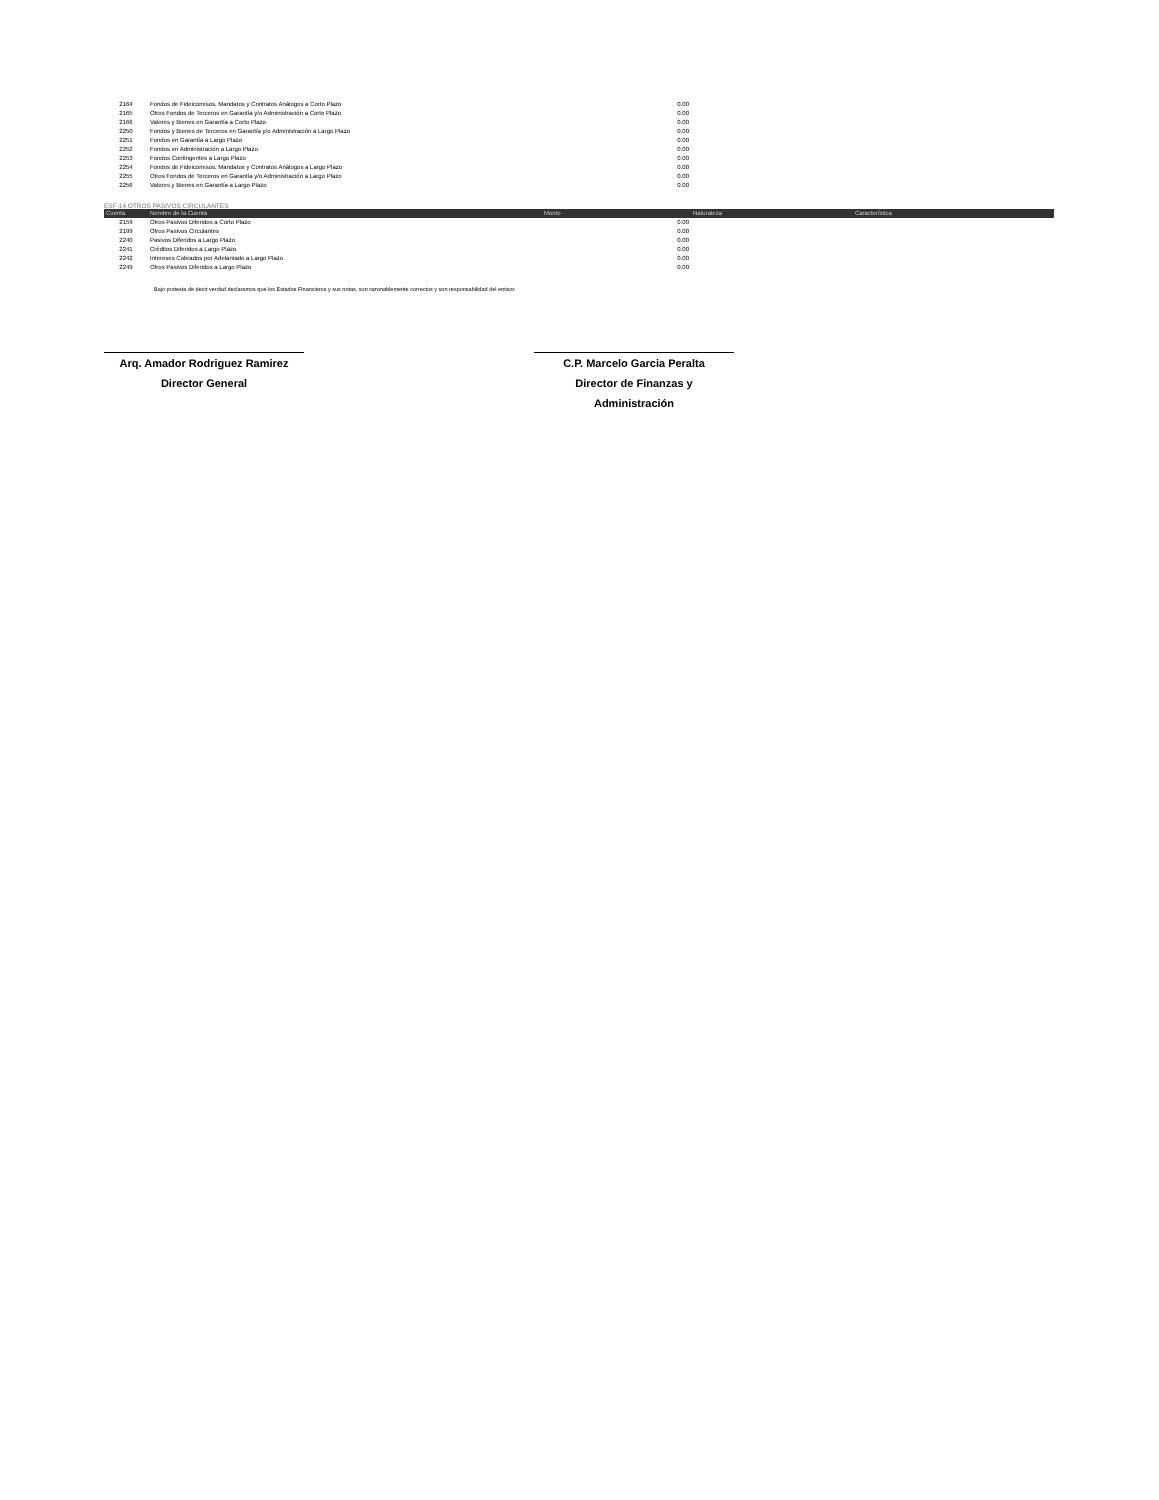| 2164 | Fondos de Fideicomisos, Mandatos y Contratos Análogos a Corto Plazo | 0.00 | |
| 2165 | Otros Fondos de Terceros en Garantía y/o Administración a Corto Plazo | 0.00 | |
| 2166 | Valores y Bienes en Garantía a Corto Plazo | 0.00 | |
| 2250 | Fondos y Bienes de Terceros en Garantía y/o Administración a Largo Plazo | 0.00 | |
| 2251 | Fondos en Garantía a Largo Plazo | 0.00 | |
| 2252 | Fondos en Administración a Largo Plazo | 0.00 | |
| 2253 | Fondos Contingentes a Largo Plazo | 0.00 | |
| 2254 | Fondos de Fideicomisos, Mandatos y Contratos Análogos a Largo Plazo | 0.00 | |
| 2255 | Otros Fondos de Terceros en Garantía y/o Administración a Largo Plazo | 0.00 | |
| 2256 | Valores y Bienes en Garantía a Largo Plazo | 0.00 | |
ESF-14 OTROS PASIVOS CIRCULANTES
| Cuenta | Nombre de la Cuenta | Monto | Naturaleza | Característica |
| --- | --- | --- | --- | --- |
| 2159 | Otros Pasivos Diferidos a Corto Plazo | 0.00 | | |
| 2199 | Otros Pasivos Circulantes | 0.00 | | |
| 2240 | Pasivos Diferidos a Largo Plazo | 0.00 | | |
| 2241 | Créditos Diferidos a Largo Plazo | 0.00 | | |
| 2242 | Intereses Cobrados por Adelantado a Largo Plazo | 0.00 | | |
| 2249 | Otros Pasivos Diferidos a Largo Plazo | 0.00 | | |
Bajo protesta de decir verdad declaramos que los Estados Financieros y sus notas, son razonablemente correctos y son responsabilidad del emisor.
Arq. Amador Rodriguez Ramirez
Director General
C.P. Marcelo Garcia Peralta
Director de Finanzas y Administración